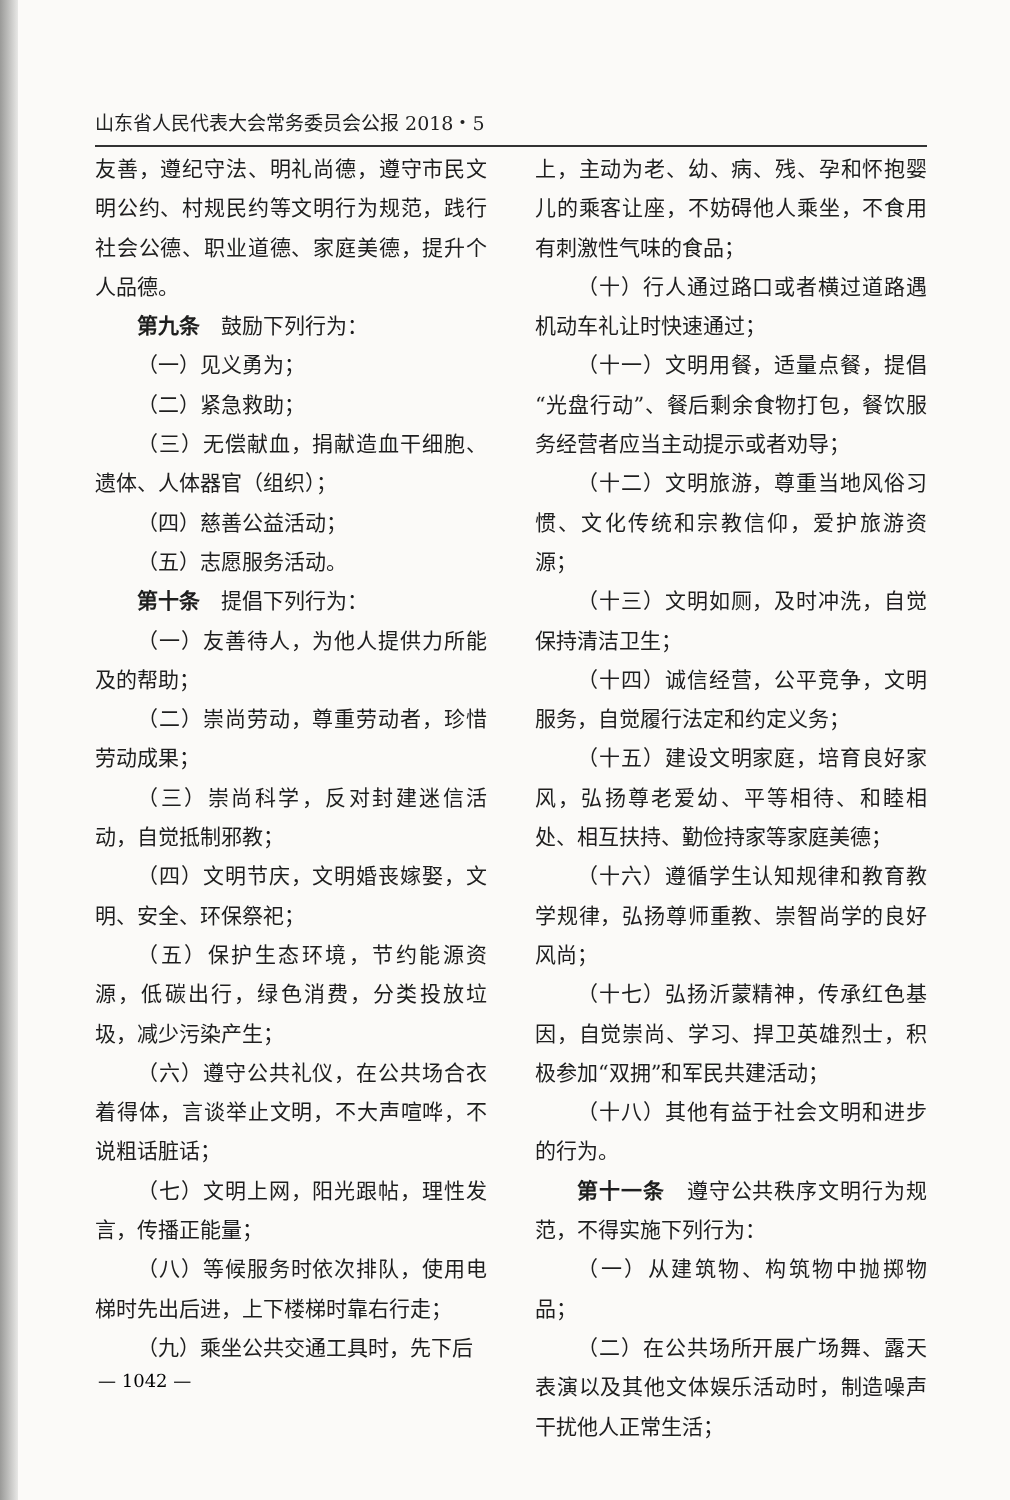山东省人民代表大会常务委员会公报 2018・5
友善，遵纪守法、明礼尚德，遵守市民文明公约、村规民约等文明行为规范，践行社会公德、职业道德、家庭美德，提升个人品德。
第九条　鼓励下列行为：
（一）见义勇为；
（二）紧急救助；
（三）无偿献血，捐献造血干细胞、遗体、人体器官（组织）；
（四）慈善公益活动；
（五）志愿服务活动。
第十条　提倡下列行为：
（一）友善待人，为他人提供力所能及的帮助；
（二）崇尚劳动，尊重劳动者，珍惜劳动成果；
（三）崇尚科学，反对封建迷信活动，自觉抵制邪教；
（四）文明节庆，文明婚丧嫁娶，文明、安全、环保祭祀；
（五）保护生态环境，节约能源资源，低碳出行，绿色消费，分类投放垃圾，减少污染产生；
（六）遵守公共礼仪，在公共场合衣着得体，言谈举止文明，不大声喧哗，不说粗话脏话；
（七）文明上网，阳光跟帖，理性发言，传播正能量；
（八）等候服务时依次排队，使用电梯时先出后进，上下楼梯时靠右行走；
（九）乘坐公共交通工具时，先下后
上，主动为老、幼、病、残、孕和怀抱婴儿的乘客让座，不妨碍他人乘坐，不食用有刺激性气味的食品；
（十）行人通过路口或者横过道路遇机动车礼让时快速通过；
（十一）文明用餐，适量点餐，提倡“光盘行动”、餐后剩余食物打包，餐饮服务经营者应当主动提示或者劝导；
（十二）文明旅游，尊重当地风俗习惯、文化传统和宗教信仰，爱护旅游资源；
（十三）文明如厕，及时冲洗，自觉保持清洁卫生；
（十四）诚信经营，公平竞争，文明服务，自觉履行法定和约定义务；
（十五）建设文明家庭，培育良好家风，弘扬尊老爱幼、平等相待、和睦相处、相互扶持、勤俭持家等家庭美德；
（十六）遵循学生认知规律和教育教学规律，弘扬尊师重教、崇智尚学的良好风尚；
（十七）弘扬沂蒙精神，传承红色基因，自觉崇尚、学习、捍卫英雄烈士，积极参加“双拥”和军民共建活动；
（十八）其他有益于社会文明和进步的行为。
第十一条　遵守公共秩序文明行为规范，不得实施下列行为：
（一）从建筑物、构筑物中抛掷物品；
（二）在公共场所开展广场舞、露天表演以及其他文体娱乐活动时，制造噪声干扰他人正常生活；
— 1042 —